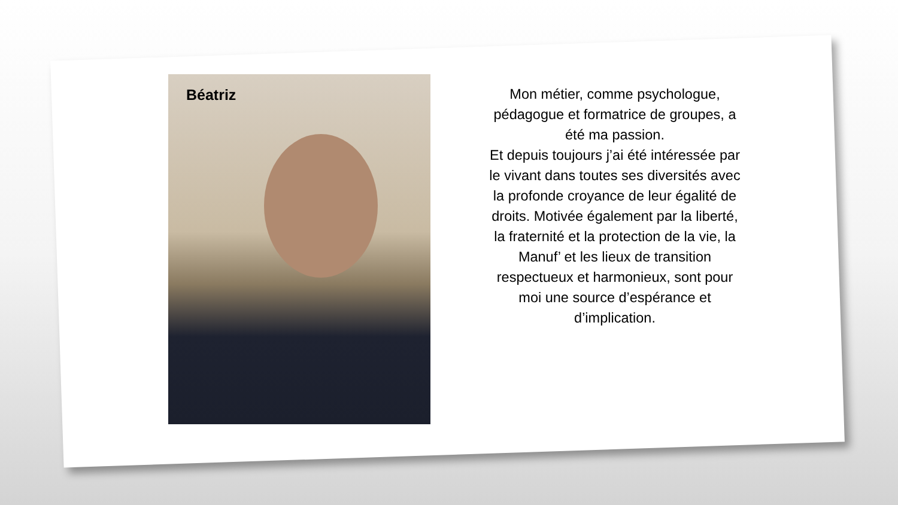Béatriz
Mon métier, comme psychologue, pédagogue et formatrice de groupes, a été ma passion.
Et depuis toujours j’ai été intéressée par le vivant dans toutes ses diversités avec la profonde croyance de leur égalité de droits. Motivée également par la liberté, la fraternité et la protection de la vie, la Manuf’ et les lieux de transition respectueux et harmonieux, sont pour moi une source d’espérance et d’implication.